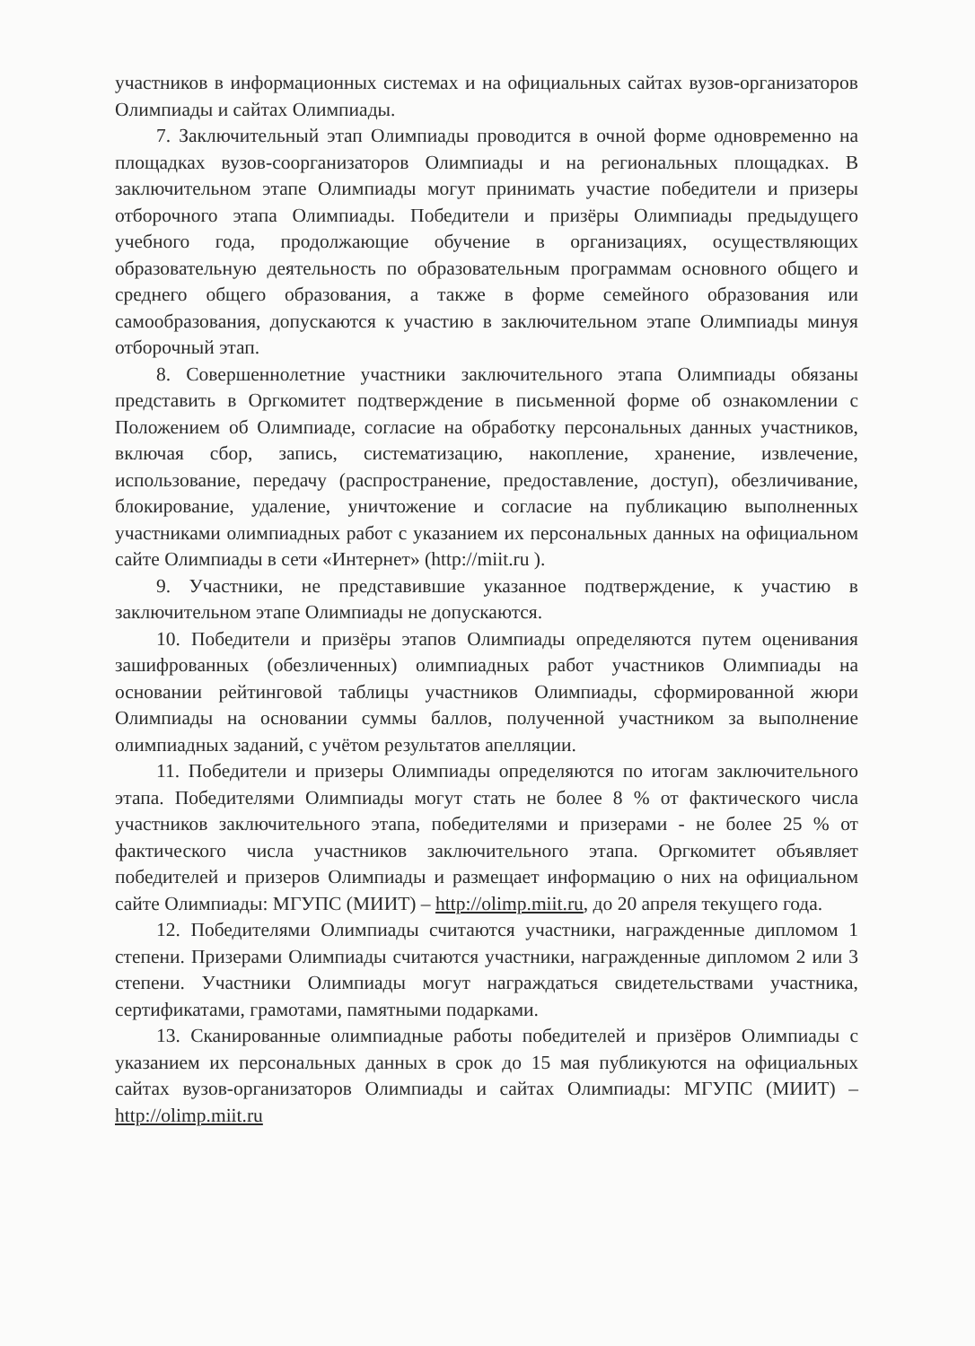участников в информационных системах и на официальных сайтах вузов-организаторов Олимпиады и сайтах Олимпиады.
7. Заключительный этап Олимпиады проводится в очной форме одновременно на площадках вузов-соорганизаторов Олимпиады и на региональных площадках. В заключительном этапе Олимпиады могут принимать участие победители и призеры отборочного этапа Олимпиады. Победители и призёры Олимпиады предыдущего учебного года, продолжающие обучение в организациях, осуществляющих образовательную деятельность по образовательным программам основного общего и среднего общего образования, а также в форме семейного образования или самообразования, допускаются к участию в заключительном этапе Олимпиады минуя отборочный этап.
8. Совершеннолетние участники заключительного этапа Олимпиады обязаны представить в Оргкомитет подтверждение в письменной форме об ознакомлении с Положением об Олимпиаде, согласие на обработку персональных данных участников, включая сбор, запись, систематизацию, накопление, хранение, извлечение, использование, передачу (распространение, предоставление, доступ), обезличивание, блокирование, удаление, уничтожение и согласие на публикацию выполненных участниками олимпиадных работ с указанием их персональных данных на официальном сайте Олимпиады в сети «Интернет» (http://miit.ru ).
9. Участники, не представившие указанное подтверждение, к участию в заключительном этапе Олимпиады не допускаются.
10. Победители и призёры этапов Олимпиады определяются путем оценивания зашифрованных (обезличенных) олимпиадных работ участников Олимпиады на основании рейтинговой таблицы участников Олимпиады, сформированной жюри Олимпиады на основании суммы баллов, полученной участником за выполнение олимпиадных заданий, с учётом результатов апелляции.
11. Победители и призеры Олимпиады определяются по итогам заключительного этапа. Победителями Олимпиады могут стать не более 8 % от фактического числа участников заключительного этапа, победителями и призерами - не более 25 % от фактического числа участников заключительного этапа. Оргкомитет объявляет победителей и призеров Олимпиады и размещает информацию о них на официальном сайте Олимпиады: МГУПС (МИИТ) – http://olimp.miit.ru, до 20 апреля текущего года.
12. Победителями Олимпиады считаются участники, награжденные дипломом 1 степени. Призерами Олимпиады считаются участники, награжденные дипломом 2 или 3 степени. Участники Олимпиады могут награждаться свидетельствами участника, сертификатами, грамотами, памятными подарками.
13. Сканированные олимпиадные работы победителей и призёров Олимпиады с указанием их персональных данных в срок до 15 мая публикуются на официальных сайтах вузов-организаторов Олимпиады и сайтах Олимпиады: МГУПС (МИИТ) – http://olimp.miit.ru